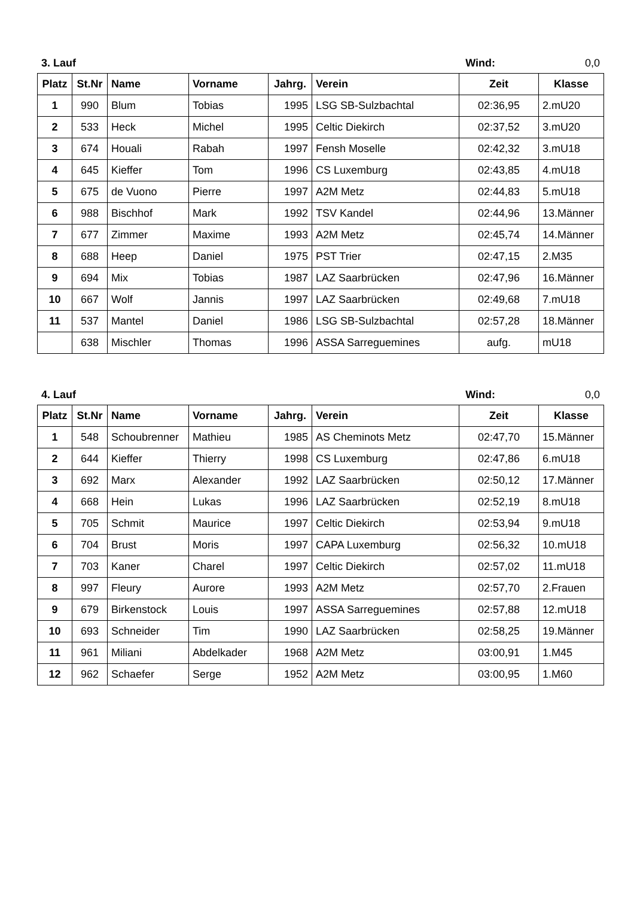3. Lauf Wind: 0,0
| Platz | St.Nr | Name | Vorname | Jahrg. | Verein | Zeit | Klasse |
| --- | --- | --- | --- | --- | --- | --- | --- |
| 1 | 990 | Blum | Tobias | 1995 | LSG SB-Sulzbachtal | 02:36,95 | 2.mU20 |
| 2 | 533 | Heck | Michel | 1995 | Celtic Diekirch | 02:37,52 | 3.mU20 |
| 3 | 674 | Houali | Rabah | 1997 | Fensh Moselle | 02:42,32 | 3.mU18 |
| 4 | 645 | Kieffer | Tom | 1996 | CS Luxemburg | 02:43,85 | 4.mU18 |
| 5 | 675 | de Vuono | Pierre | 1997 | A2M Metz | 02:44,83 | 5.mU18 |
| 6 | 988 | Bischhof | Mark | 1992 | TSV Kandel | 02:44,96 | 13.Männer |
| 7 | 677 | Zimmer | Maxime | 1993 | A2M Metz | 02:45,74 | 14.Männer |
| 8 | 688 | Heep | Daniel | 1975 | PST Trier | 02:47,15 | 2.M35 |
| 9 | 694 | Mix | Tobias | 1987 | LAZ Saarbrücken | 02:47,96 | 16.Männer |
| 10 | 667 | Wolf | Jannis | 1997 | LAZ Saarbrücken | 02:49,68 | 7.mU18 |
| 11 | 537 | Mantel | Daniel | 1986 | LSG SB-Sulzbachtal | 02:57,28 | 18.Männer |
| | 638 | Mischler | Thomas | 1996 | ASSA Sarreguemines | aufg. | mU18 |
4. Lauf Wind: 0,0
| Platz | St.Nr | Name | Vorname | Jahrg. | Verein | Zeit | Klasse |
| --- | --- | --- | --- | --- | --- | --- | --- |
| 1 | 548 | Schoubrenner | Mathieu | 1985 | AS Cheminots Metz | 02:47,70 | 15.Männer |
| 2 | 644 | Kieffer | Thierry | 1998 | CS Luxemburg | 02:47,86 | 6.mU18 |
| 3 | 692 | Marx | Alexander | 1992 | LAZ Saarbrücken | 02:50,12 | 17.Männer |
| 4 | 668 | Hein | Lukas | 1996 | LAZ Saarbrücken | 02:52,19 | 8.mU18 |
| 5 | 705 | Schmit | Maurice | 1997 | Celtic Diekirch | 02:53,94 | 9.mU18 |
| 6 | 704 | Brust | Moris | 1997 | CAPA Luxemburg | 02:56,32 | 10.mU18 |
| 7 | 703 | Kaner | Charel | 1997 | Celtic Diekirch | 02:57,02 | 11.mU18 |
| 8 | 997 | Fleury | Aurore | 1993 | A2M Metz | 02:57,70 | 2.Frauen |
| 9 | 679 | Birkenstock | Louis | 1997 | ASSA Sarreguemines | 02:57,88 | 12.mU18 |
| 10 | 693 | Schneider | Tim | 1990 | LAZ Saarbrücken | 02:58,25 | 19.Männer |
| 11 | 961 | Miliani | Abdelkader | 1968 | A2M Metz | 03:00,91 | 1.M45 |
| 12 | 962 | Schaefer | Serge | 1952 | A2M Metz | 03:00,95 | 1.M60 |